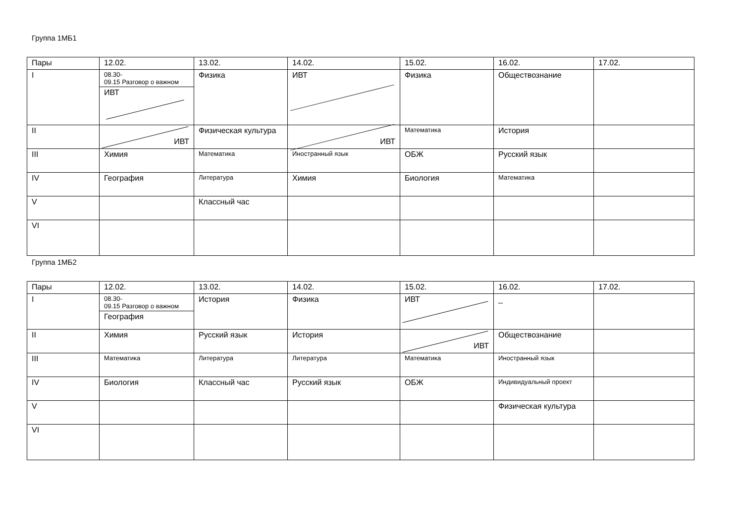Группа 1МБ1
| Пары | 12.02. | 13.02. | 14.02. | 15.02. | 16.02. | 17.02. |
| --- | --- | --- | --- | --- | --- | --- |
| I | 08.30- 09.15 Разговор о важном ИВТ | Физика | ИВТ | Физика | Обществознание | |
| II | ИВТ | Физическая культура | ИВТ | Математика | История | |
| III | Химия | Математика | Иностранный язык | ОБЖ | Русский язык | |
| IV | География | Литература | Химия | Биология | Математика | |
| V | | Классный час | | | | |
| VI | | | | | | |
Группа 1МБ2
| Пары | 12.02. | 13.02. | 14.02. | 15.02. | 16.02. | 17.02. |
| --- | --- | --- | --- | --- | --- | --- |
| I | 08.30- 09.15 Разговор о важном География | История | Физика | ИВТ | _ | |
| II | Химия | Русский язык | История | ИВТ | Обществознание | |
| III | Математика | Литература | Литература | Математика | Иностранный язык | |
| IV | Биология | Классный час | Русский язык | ОБЖ | Индивидуальный проект | |
| V | | | | | Физическая культура | |
| VI | | | | | | |